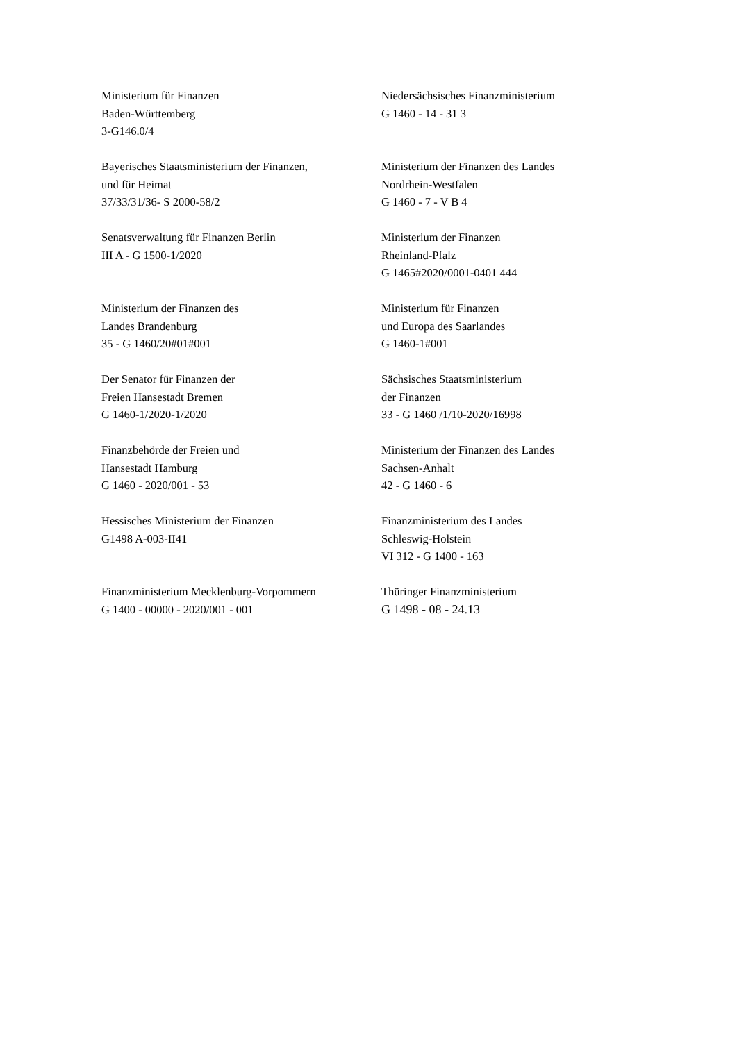Ministerium für Finanzen
Baden-Württemberg
3-G146.0/4
Niedersächsisches Finanzministerium
G 1460 - 14 - 31 3
Bayerisches Staatsministerium der Finanzen,
und für Heimat
37/33/31/36- S 2000-58/2
Ministerium der Finanzen des Landes
Nordrhein-Westfalen
G 1460 - 7 - V B 4
Senatsverwaltung für Finanzen Berlin
III A - G 1500-1/2020
Ministerium der Finanzen
Rheinland-Pfalz
G 1465#2020/0001-0401 444
Ministerium der Finanzen des
Landes Brandenburg
35 - G 1460/20#01#001
Ministerium für Finanzen
und Europa des Saarlandes
G 1460-1#001
Der Senator für Finanzen der
Freien Hansestadt Bremen
G 1460-1/2020-1/2020
Sächsisches Staatsministerium
der Finanzen
33 - G 1460 /1/10-2020/16998
Finanzbehörde der Freien und
Hansestadt Hamburg
G 1460 - 2020/001 - 53
Ministerium der Finanzen des Landes
Sachsen-Anhalt
42 - G 1460 - 6
Hessisches Ministerium der Finanzen
G1498 A-003-II41
Finanzministerium des Landes
Schleswig-Holstein
VI 312 - G 1400 - 163
Finanzministerium Mecklenburg-Vorpommern
G 1400 - 00000 - 2020/001 - 001
Thüringer Finanzministerium
G 1498 - 08 - 24.13